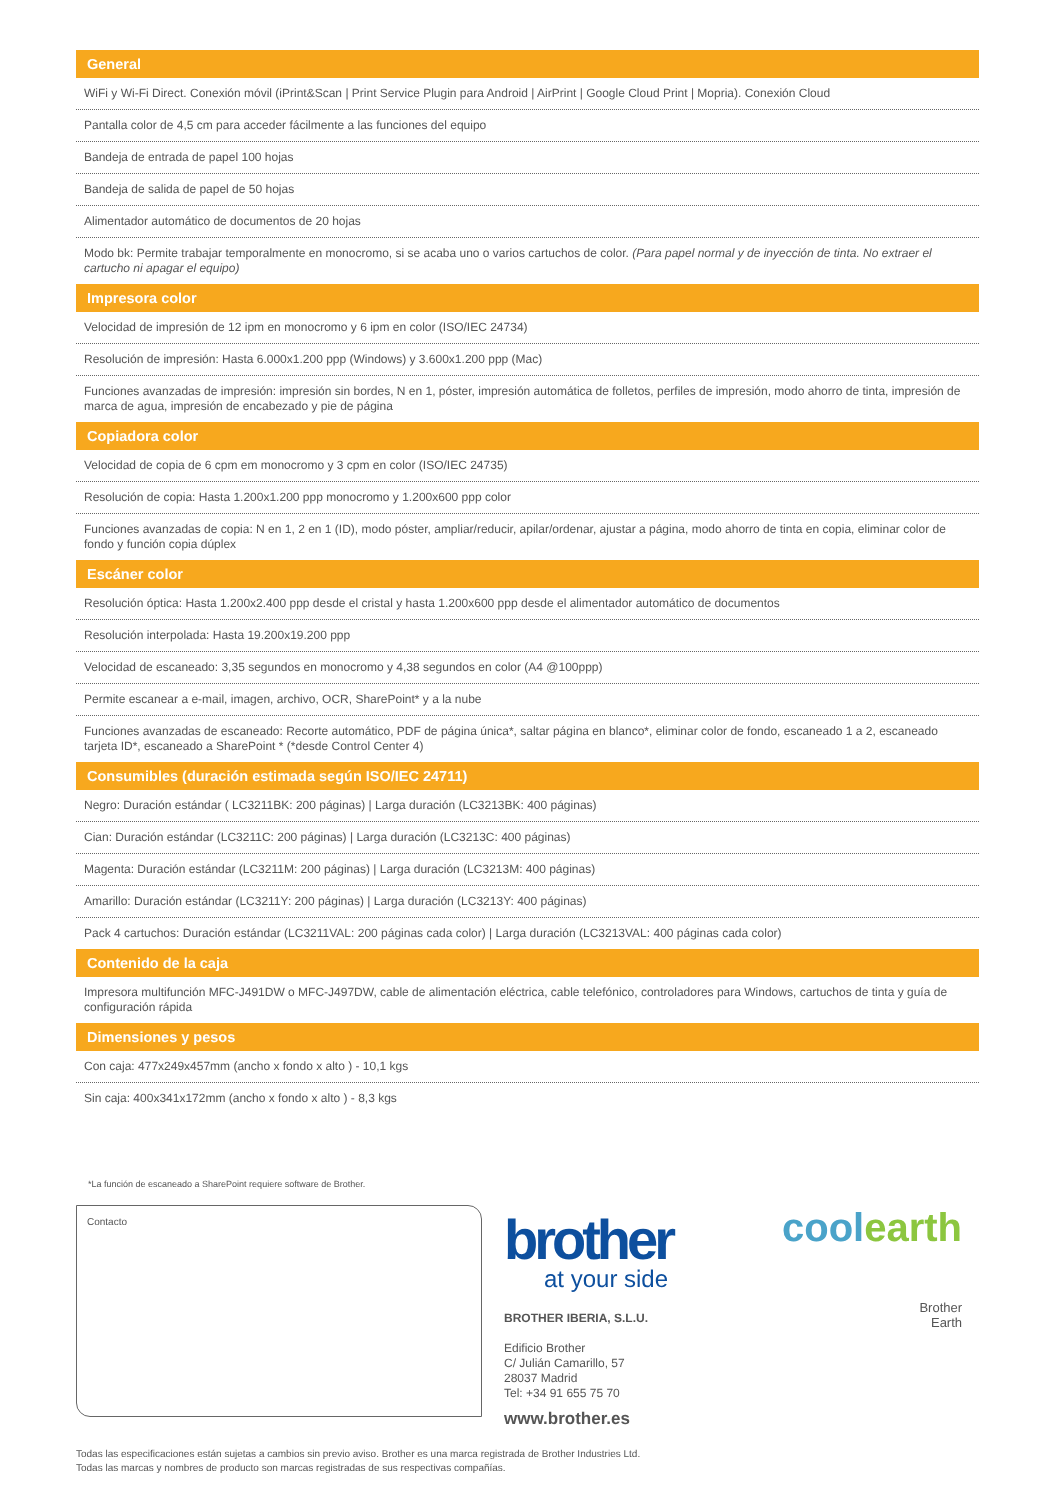General
WiFi y Wi-Fi Direct. Conexión móvil (iPrint&Scan | Print Service Plugin para Android | AirPrint | Google Cloud Print | Mopria). Conexión Cloud
Pantalla color de 4,5 cm para acceder fácilmente a las funciones del equipo
Bandeja de entrada de papel 100 hojas
Bandeja de salida de papel de 50 hojas
Alimentador automático de documentos de 20 hojas
Modo bk: Permite trabajar temporalmente en monocromo, si se acaba uno o varios cartuchos de color. (Para papel normal y de inyección de tinta. No extraer el cartucho ni apagar el equipo)
Impresora color
Velocidad de impresión de 12 ipm en monocromo y 6 ipm en color (ISO/IEC 24734)
Resolución de impresión: Hasta 6.000x1.200 ppp (Windows) y 3.600x1.200 ppp (Mac)
Funciones avanzadas de impresión: impresión sin bordes, N en 1, póster, impresión automática de folletos, perfiles de impresión, modo ahorro de tinta, impresión de marca de agua, impresión de encabezado y pie de página
Copiadora color
Velocidad de copia de 6 cpm em monocromo y 3 cpm en color (ISO/IEC 24735)
Resolución de copia: Hasta 1.200x1.200 ppp monocromo y 1.200x600 ppp color
Funciones avanzadas de copia: N en 1, 2 en 1 (ID), modo póster, ampliar/reducir, apilar/ordenar, ajustar a página, modo ahorro de tinta en copia, eliminar color de fondo y función copia dúplex
Escáner color
Resolución óptica: Hasta 1.200x2.400 ppp desde el cristal y hasta 1.200x600 ppp desde el alimentador automático de documentos
Resolución interpolada: Hasta 19.200x19.200 ppp
Velocidad de escaneado: 3,35 segundos en monocromo y 4,38 segundos en color (A4 @100ppp)
Permite escanear a e-mail, imagen, archivo, OCR, SharePoint* y a la nube
Funciones avanzadas de escaneado: Recorte automático, PDF de página única*, saltar página en blanco*, eliminar color de fondo, escaneado 1 a 2, escaneado tarjeta ID*, escaneado a SharePoint * (*desde Control Center 4)
Consumibles (duración estimada según ISO/IEC 24711)
Negro: Duración estándar ( LC3211BK: 200 páginas) | Larga duración (LC3213BK: 400 páginas)
Cian: Duración estándar (LC3211C: 200 páginas) | Larga duración (LC3213C: 400 páginas)
Magenta: Duración estándar (LC3211M: 200 páginas) | Larga duración (LC3213M: 400 páginas)
Amarillo: Duración estándar (LC3211Y: 200 páginas) | Larga duración (LC3213Y: 400 páginas)
Pack 4 cartuchos: Duración estándar (LC3211VAL: 200 páginas cada color) | Larga duración (LC3213VAL: 400 páginas cada color)
Contenido de la caja
Impresora multifunción MFC-J491DW o MFC-J497DW, cable de alimentación eléctrica, cable telefónico, controladores para Windows, cartuchos de tinta y guía de configuración rápida
Dimensiones y pesos
Con caja: 477x249x457mm (ancho x fondo x alto ) - 10,1 kgs
Sin caja: 400x341x172mm (ancho x fondo x alto ) - 8,3 kgs
*La función de escaneado a SharePoint requiere software de Brother.
Contacto
brother
at your side
BROTHER IBERIA, S.L.U.
Edificio Brother
C/ Julián Camarillo, 57
28037 Madrid
Tel: +34 91 655 75 70
www.brother.es
coolearth
Brother
Earth
Todas las especificaciones están sujetas a cambios sin previo aviso. Brother es una marca registrada de Brother Industries Ltd.
Todas las marcas y nombres de producto son marcas registradas de sus respectivas compañías.